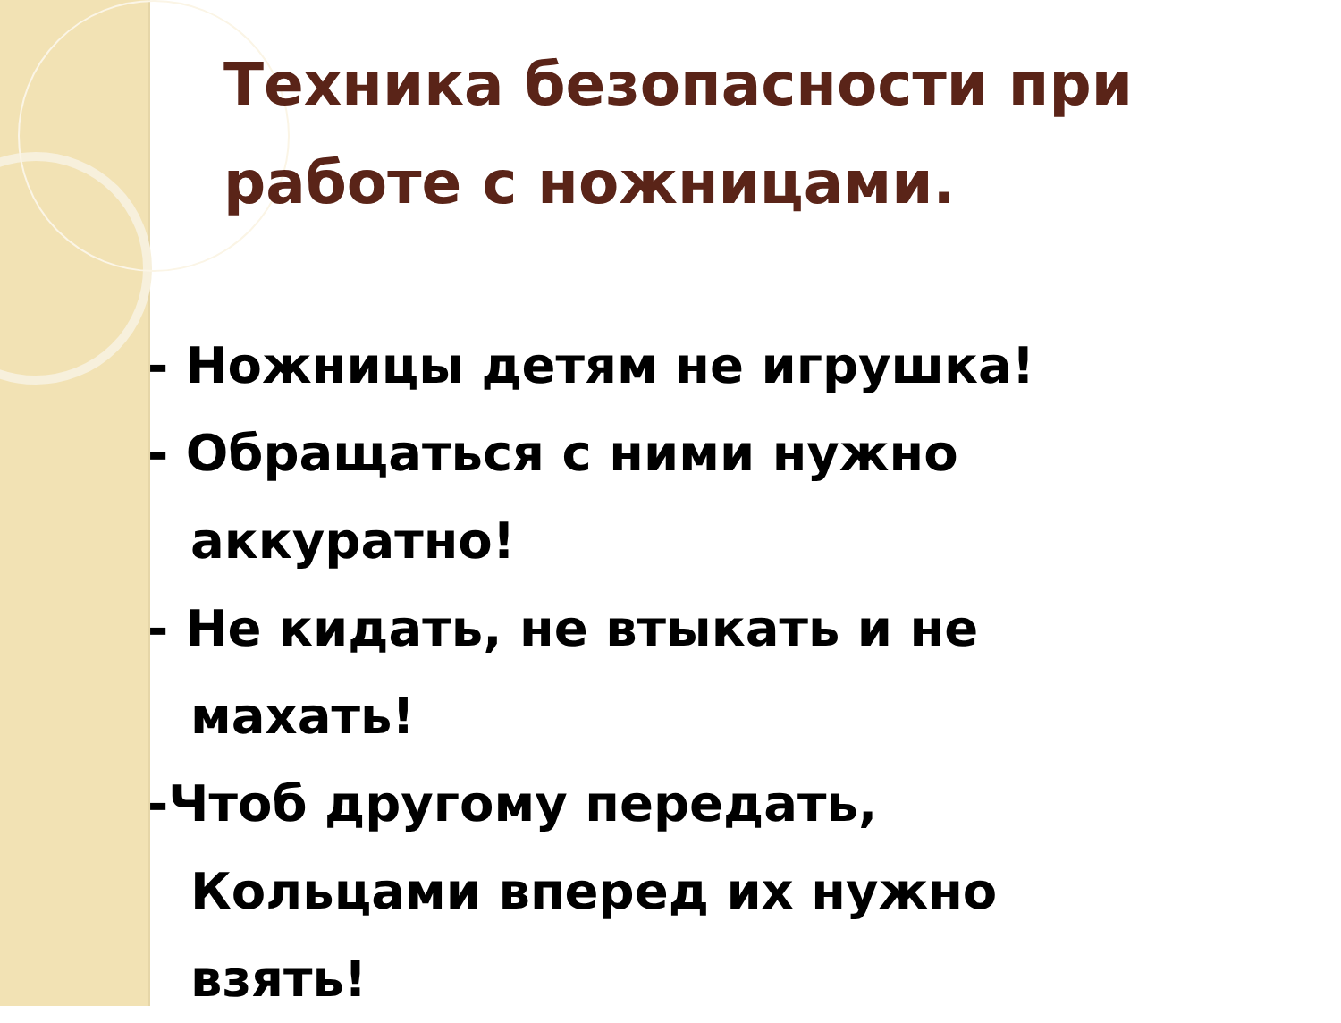Техника безопасности при работе с ножницами.
- Ножницы детям не игрушка!
- Обращаться с ними нужно
аккуратно!
- Не кидать, не втыкать и не
махать!
-Чтоб другому передать,
Кольцами вперед их нужно
взять!